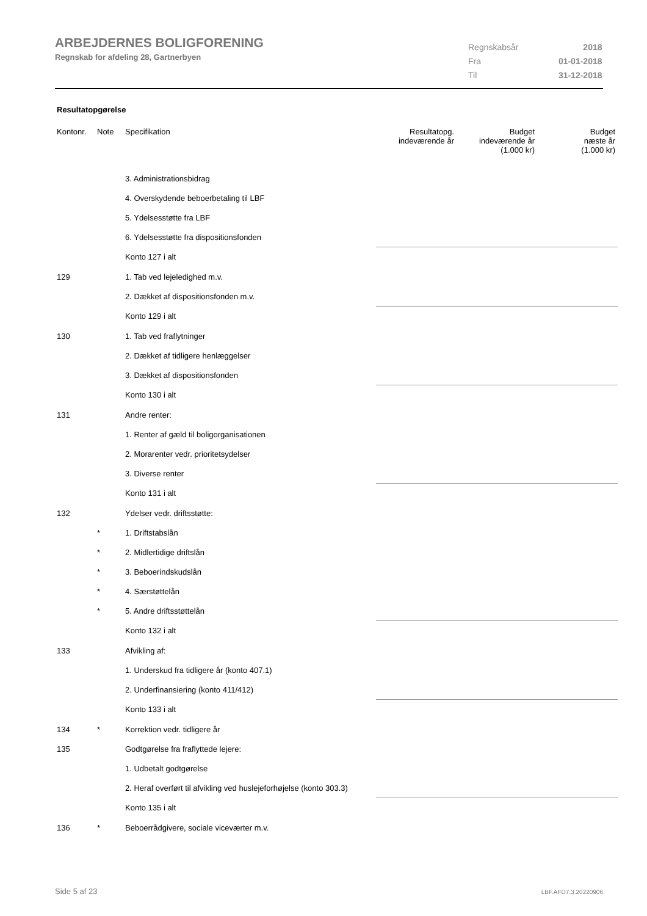ARBEJDERNES BOLIGFORENING
Regnskab for afdeling 28, Gartnerbyen
| Regnskabsår | 2018 |
| Fra | 01-01-2018 |
| Til | 31-12-2018 |
Resultatopgørelse
| Kontonr. | Note | Specifikation | Resultatopg. indeværende år | Budget indeværende år (1.000 kr) | Budget næste år (1.000 kr) |
| --- | --- | --- | --- | --- | --- |
| | | 3. Administrationsbidrag | | | |
| | | 4. Overskydende beboerbetaling til LBF | | | |
| | | 5. Ydelsesstøtte fra LBF | | | |
| | | 6. Ydelsesstøtte fra dispositionsfonden | | | |
| | | Konto 127 i alt | | | |
| 129 | | 1. Tab ved lejeledighed m.v. | | | |
| | | 2. Dækket af dispositionsfonden m.v. | | | |
| | | Konto 129 i alt | | | |
| 130 | | 1. Tab ved fraflytninger | | | |
| | | 2. Dækket af tidligere henlæggelser | | | |
| | | 3. Dækket af dispositionsfonden | | | |
| | | Konto 130 i alt | | | |
| 131 | | Andre renter: | | | |
| | | 1. Renter af gæld til boligorganisationen | | | |
| | | 2. Morarenter vedr. prioritetsydelser | | | |
| | | 3. Diverse renter | | | |
| | | Konto 131 i alt | | | |
| 132 | | Ydelser vedr. driftsstøtte: | | | |
| | * | 1. Driftstabslån | | | |
| | * | 2. Midlertidige driftslån | | | |
| | * | 3. Beboerindskudslån | | | |
| | * | 4. Særstøttelån | | | |
| | * | 5. Andre driftsstøttelån | | | |
| | | Konto 132 i alt | | | |
| 133 | | Afvikling af: | | | |
| | | 1. Underskud fra tidligere år (konto 407.1) | | | |
| | | 2. Underfinansiering (konto 411/412) | | | |
| | | Konto 133 i alt | | | |
| 134 | * | Korrektion vedr. tidligere år | | | |
| 135 | | Godtgørelse fra fraflyttede lejere: | | | |
| | | 1. Udbetalt godtgørelse | | | |
| | | 2. Heraf overført til afvikling ved huslejeforhøjelse (konto 303.3) | | | |
| | | Konto 135 i alt | | | |
| 136 | * | Beboerrådgivere, sociale viceværter m.v. | | | |
Side 5 af 23 LBF.AFD7.3.20220906